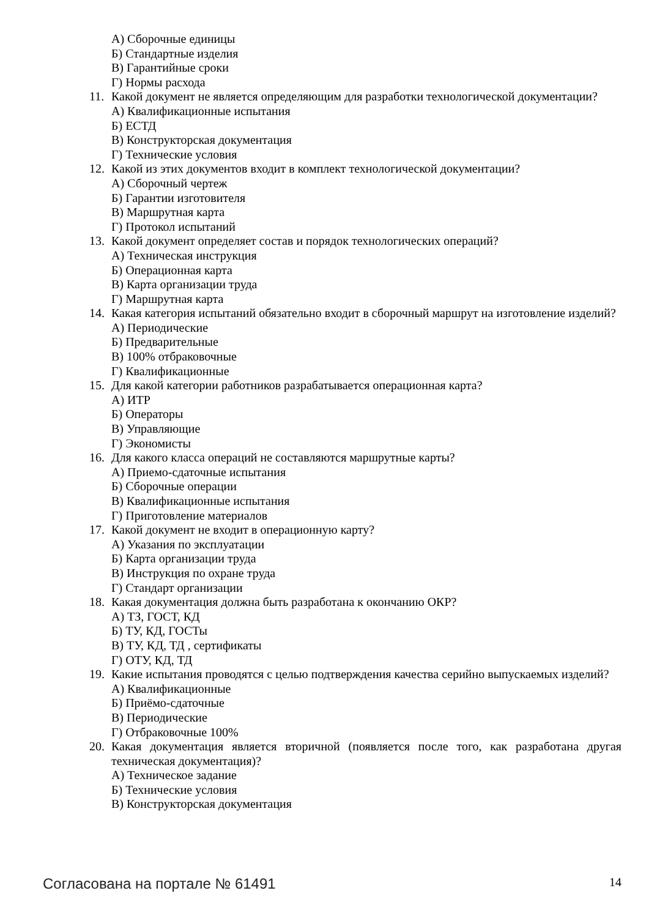А) Сборочные единицы
Б) Стандартные изделия
В) Гарантийные сроки
Г) Нормы расхода
11. Какой документ не является определяющим для разработки технологической документации?
А) Квалификационные испытания
Б) ЕСТД
В) Конструкторская документация
Г) Технические условия
12. Какой из этих документов входит в комплект технологической документации?
А) Сборочный чертеж
Б) Гарантии изготовителя
В) Маршрутная карта
Г) Протокол испытаний
13. Какой документ определяет состав и порядок технологических операций?
А) Техническая инструкция
Б) Операционная карта
В) Карта организации труда
Г) Маршрутная карта
14. Какая категория испытаний обязательно входит в сборочный маршрут на изготовление изделий?
А) Периодические
Б) Предварительные
В) 100% отбраковочные
Г) Квалификационные
15. Для какой категории работников разрабатывается операционная карта?
А) ИТР
Б) Операторы
В) Управляющие
Г) Экономисты
16. Для какого класса операций не составляются маршрутные карты?
А) Приемо-сдаточные испытания
Б) Сборочные операции
В) Квалификационные испытания
Г) Приготовление материалов
17. Какой документ не входит в операционную карту?
А) Указания по эксплуатации
Б) Карта организации труда
В) Инструкция по охране труда
Г) Стандарт организации
18. Какая документация должна быть разработана к окончанию ОКР?
А) ТЗ, ГОСТ, КД
Б) ТУ, КД, ГОСТы
В) ТУ, КД, ТД , сертификаты
Г) ОТУ, КД, ТД
19. Какие испытания проводятся с целью подтверждения качества серийно выпускаемых изделий?
А) Квалификационные
Б) Приёмо-сдаточные
В) Периодические
Г) Отбраковочные 100%
20. Какая документация является вторичной (появляется после того, как разработана другая техническая документация)?
А) Техническое задание
Б) Технические условия
В) Конструкторская документация
Согласована на портале № 61491 14